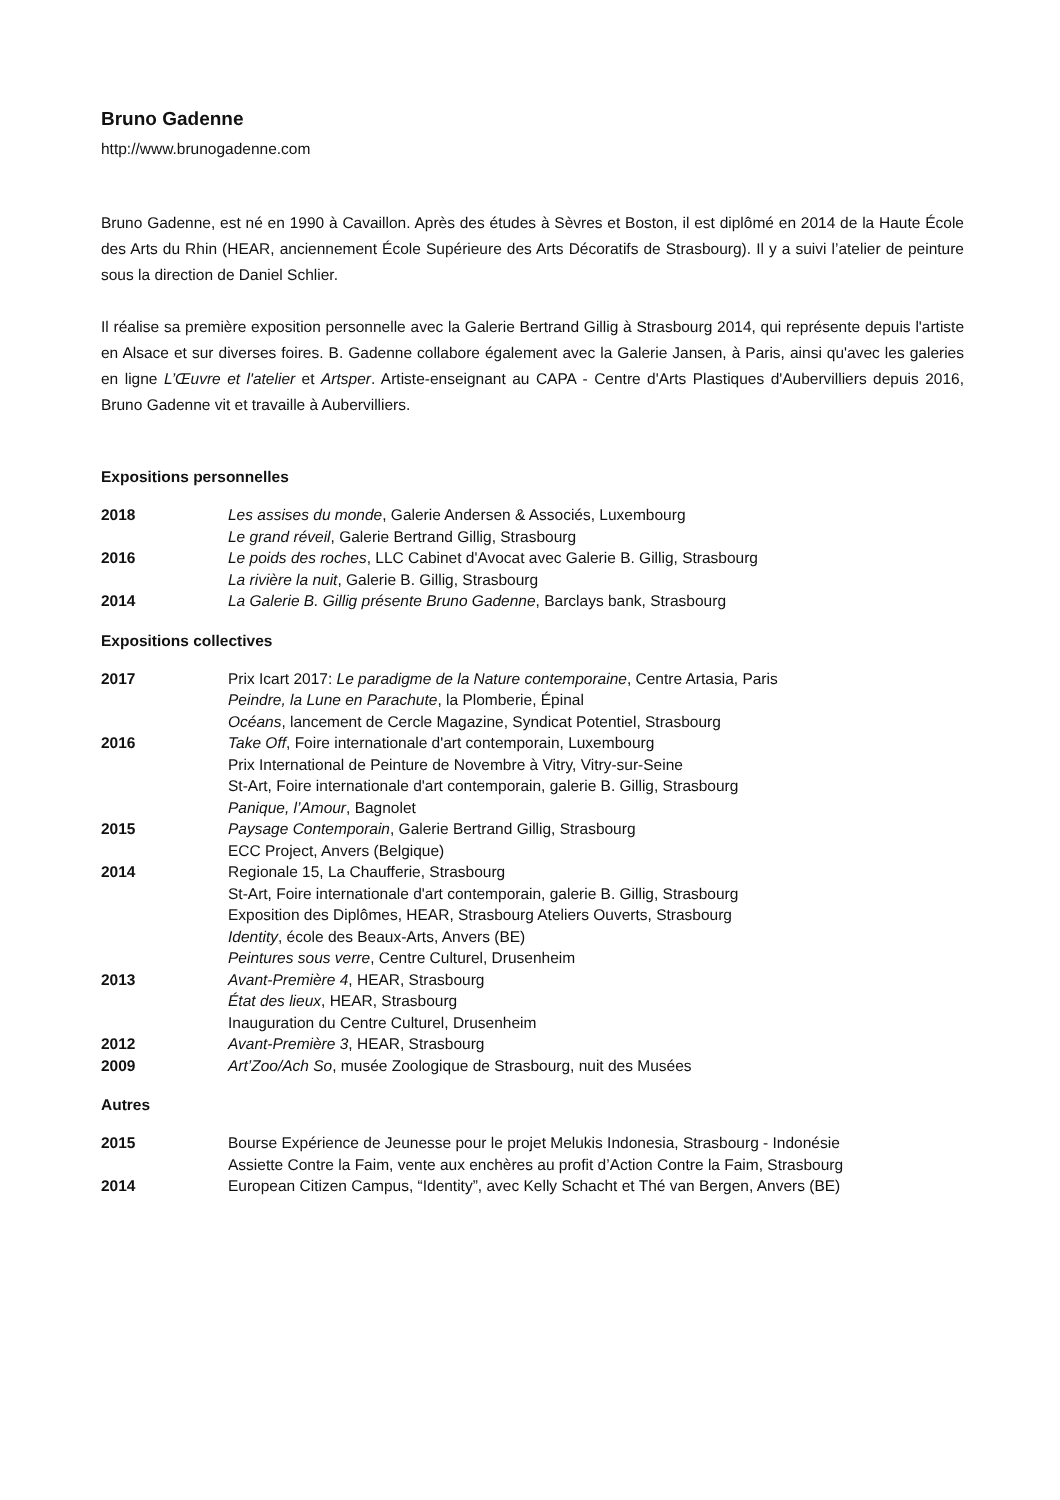Bruno Gadenne
http://www.brunogadenne.com
Bruno Gadenne, est né en 1990 à Cavaillon. Après des études à Sèvres et Boston, il est diplômé en 2014 de la Haute École des Arts du Rhin (HEAR, anciennement École Supérieure des Arts Décoratifs de Strasbourg). Il y a suivi l’atelier de peinture sous la direction de Daniel Schlier.
Il réalise sa première exposition personnelle avec la Galerie Bertrand Gillig à Strasbourg 2014, qui représente depuis l'artiste en Alsace et sur diverses foires. B. Gadenne collabore également avec la Galerie Jansen, à Paris, ainsi qu'avec les galeries en ligne L’Œuvre et l'atelier et Artsper. Artiste-enseignant au CAPA - Centre d'Arts Plastiques d'Aubervilliers depuis 2016, Bruno Gadenne vit et travaille à Aubervilliers.
Expositions personnelles
2018 Les assises du monde, Galerie Andersen & Associés, Luxembourg
Le grand réveil, Galerie Bertrand Gillig, Strasbourg
2016 Le poids des roches, LLC Cabinet d'Avocat avec Galerie B. Gillig, Strasbourg
La rivière la nuit, Galerie B. Gillig, Strasbourg
2014 La Galerie B. Gillig présente Bruno Gadenne, Barclays bank, Strasbourg
Expositions collectives
2017 Prix Icart 2017: Le paradigme de la Nature contemporaine, Centre Artasia, Paris
Peindre, la Lune en Parachute, la Plomberie, Épinal
Océans, lancement de Cercle Magazine, Syndicat Potentiel, Strasbourg
2016 Take Off, Foire internationale d'art contemporain, Luxembourg
Prix International de Peinture de Novembre à Vitry, Vitry-sur-Seine
St-Art, Foire internationale d'art contemporain, galerie B. Gillig, Strasbourg
Panique, l’Amour, Bagnolet
2015 Paysage Contemporain, Galerie Bertrand Gillig, Strasbourg
ECC Project, Anvers (Belgique)
2014 Regionale 15, La Chaufferie, Strasbourg
St-Art, Foire internationale d'art contemporain, galerie B. Gillig, Strasbourg
Exposition des Diplômes, HEAR, Strasbourg Ateliers Ouverts, Strasbourg
Identity, école des Beaux-Arts, Anvers (BE)
Peintures sous verre, Centre Culturel, Drusenheim
2013 Avant-Première 4, HEAR, Strasbourg
État des lieux, HEAR, Strasbourg
Inauguration du Centre Culturel, Drusenheim
2012 Avant-Première 3, HEAR, Strasbourg
2009 Art’Zoo/Ach So, musée Zoologique de Strasbourg, nuit des Musées
Autres
2015 Bourse Expérience de Jeunesse pour le projet Melukis Indonesia, Strasbourg - Indonésie
Assiette Contre la Faim, vente aux enchères au profit d’Action Contre la Faim, Strasbourg
2014 European Citizen Campus, “Identity”, avec Kelly Schacht et Thé van Bergen, Anvers (BE)